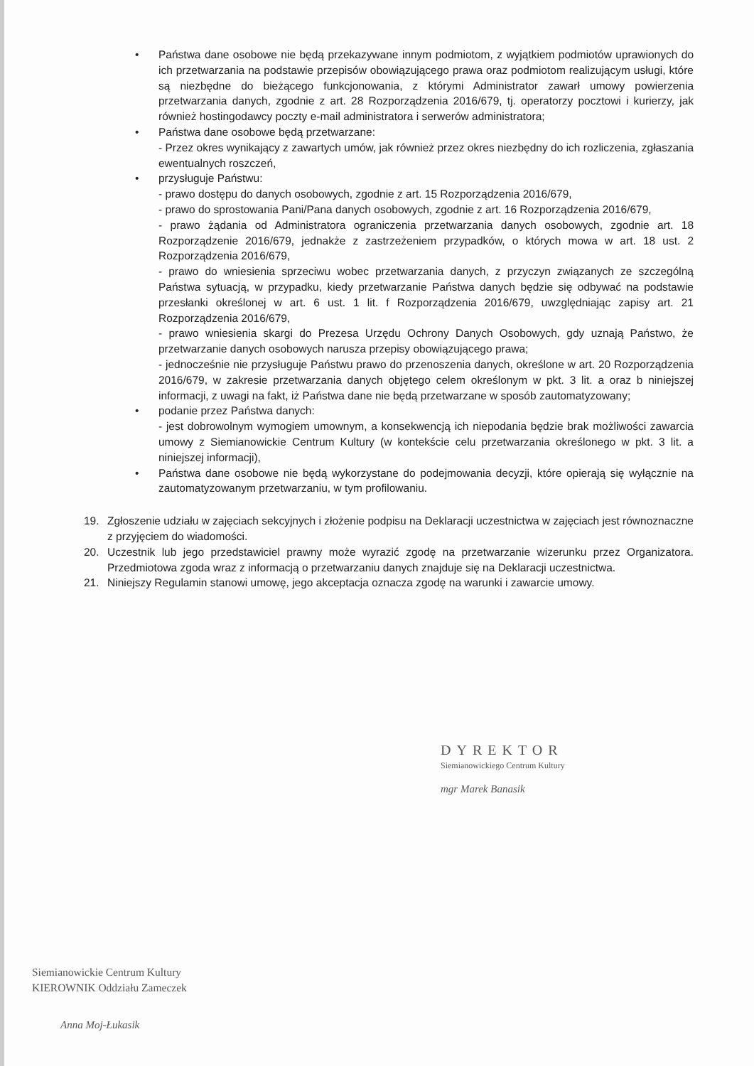• Państwa dane osobowe nie będą przekazywane innym podmiotom, z wyjątkiem podmiotów uprawionych do ich przetwarzania na podstawie przepisów obowiązującego prawa oraz podmiotom realizującym usługi, które są niezbędne do bieżącego funkcjonowania, z którymi Administrator zawarł umowy powierzenia przetwarzania danych, zgodnie z art. 28 Rozporządzenia 2016/679, tj. operatorzy pocztowi i kurierzy, jak również hostingodawcy poczty e-mail administratora i serwerów administratora;
• Państwa dane osobowe będą przetwarzane:
- Przez okres wynikający z zawartych umów, jak również przez okres niezbędny do ich rozliczenia, zgłaszania ewentualnych roszczeń,
• przysługuje Państwu:
- prawo dostępu do danych osobowych, zgodnie z art. 15 Rozporządzenia 2016/679,
- prawo do sprostowania Pani/Pana danych osobowych, zgodnie z art. 16 Rozporządzenia 2016/679,
- prawo żądania od Administratora ograniczenia przetwarzania danych osobowych, zgodnie art. 18 Rozporządzenie 2016/679, jednakże z zastrzeżeniem przypadków, o których mowa w art. 18 ust. 2 Rozporządzenia 2016/679,
- prawo do wniesienia sprzeciwu wobec przetwarzania danych, z przyczyn związanych ze szczególną Państwa sytuacją, w przypadku, kiedy przetwarzanie Państwa danych będzie się odbywać na podstawie przesłanki określonej w art. 6 ust. 1 lit. f Rozporządzenia 2016/679, uwzględniając zapisy art. 21 Rozporządzenia 2016/679,
- prawo wniesienia skargi do Prezesa Urzędu Ochrony Danych Osobowych, gdy uznają Państwo, że przetwarzanie danych osobowych narusza przepisy obowiązującego prawa;
- jednocześnie nie przysługuje Państwu prawo do przenoszenia danych, określone w art. 20 Rozporządzenia 2016/679, w zakresie przetwarzania danych objętego celem określonym w pkt. 3 lit. a oraz b niniejszej informacji, z uwagi na fakt, iż Państwa dane nie będą przetwarzane w sposób zautomatyzowany;
• podanie przez Państwa danych:
- jest dobrowolnym wymogiem umownym, a konsekwencją ich niepodania będzie brak możliwości zawarcia umowy z Siemianowickie Centrum Kultury (w kontekście celu przetwarzania określonego w pkt. 3 lit. a niniejszej informacji),
• Państwa dane osobowe nie będą wykorzystane do podejmowania decyzji, które opierają się wyłącznie na zautomatyzowanym przetwarzaniu, w tym profilowaniu.
19. Zgłoszenie udziału w zajęciach sekcyjnych i złożenie podpisu na Deklaracji uczestnictwa w zajęciach jest równoznaczne z przyjęciem do wiadomości.
20. Uczestnik lub jego przedstawiciel prawny może wyrazić zgodę na przetwarzanie wizerunku przez Organizatora. Przedmiotowa zgoda wraz z informacją o przetwarzaniu danych znajduje się na Deklaracji uczestnictwa.
21. Niniejszy Regulamin stanowi umowę, jego akceptacja oznacza zgodę na warunki i zawarcie umowy.
DYREKTOR
Siemianowickiego Centrum Kultury
mgr Marek Banasik
Siemianowickie Centrum Kultury
KIEROWNIK Oddziału Zameczek
Anna Moj-Łukasik